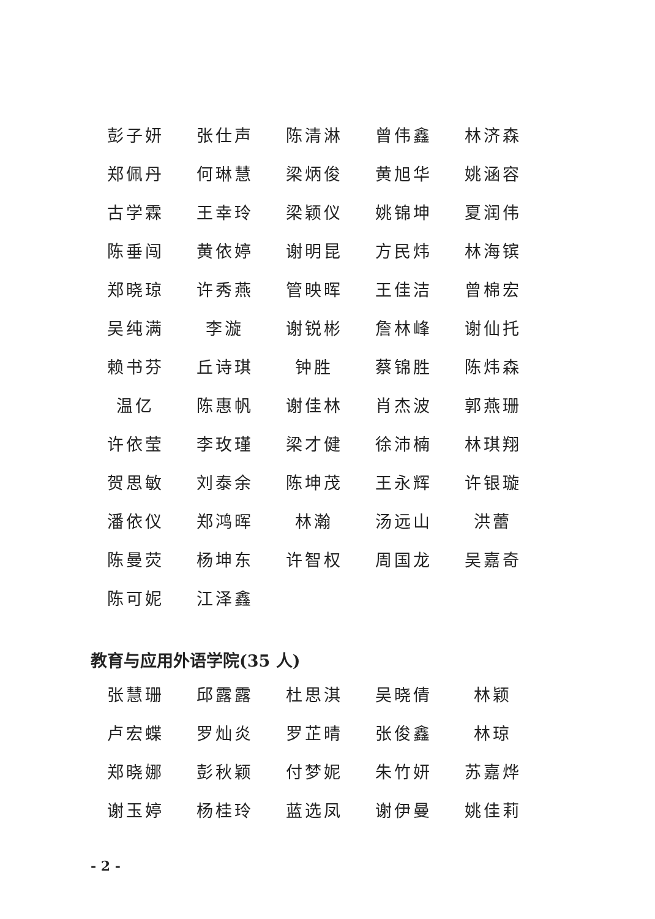| 彭子妍 | 张仕声 | 陈清淋 | 曾伟鑫 | 林济森 |
| 郑佩丹 | 何琳慧 | 梁炳俊 | 黄旭华 | 姚涵容 |
| 古学霖 | 王幸玲 | 梁颖仪 | 姚锦坤 | 夏润伟 |
| 陈垂闯 | 黄依婷 | 谢明昆 | 方民炜 | 林海镔 |
| 郑晓琼 | 许秀燕 | 管映晖 | 王佳洁 | 曾棉宏 |
| 吴纯满 | 李漩 | 谢锐彬 | 詹林峰 | 谢仙托 |
| 赖书芬 | 丘诗琪 | 钟胜 | 蔡锦胜 | 陈炜森 |
| 温亿 | 陈惠帆 | 谢佳林 | 肖杰波 | 郭燕珊 |
| 许依莹 | 李玫瑾 | 梁才健 | 徐沛楠 | 林琪翔 |
| 贺思敏 | 刘泰余 | 陈坤茂 | 王永辉 | 许银璇 |
| 潘依仪 | 郑鸿晖 | 林瀚 | 汤远山 | 洪蕾 |
| 陈曼荧 | 杨坤东 | 许智权 | 周国龙 | 吴嘉奇 |
| 陈可妮 | 江泽鑫 | | | |
教育与应用外语学院(35 人)
| 张慧珊 | 邱露露 | 杜思淇 | 吴晓倩 | 林颖 |
| 卢宏蝶 | 罗灿炎 | 罗芷晴 | 张俊鑫 | 林琼 |
| 郑晓娜 | 彭秋颖 | 付梦妮 | 朱竹妍 | 苏嘉烨 |
| 谢玉婷 | 杨桂玲 | 蓝选凤 | 谢伊曼 | 姚佳莉 |
- 2 -